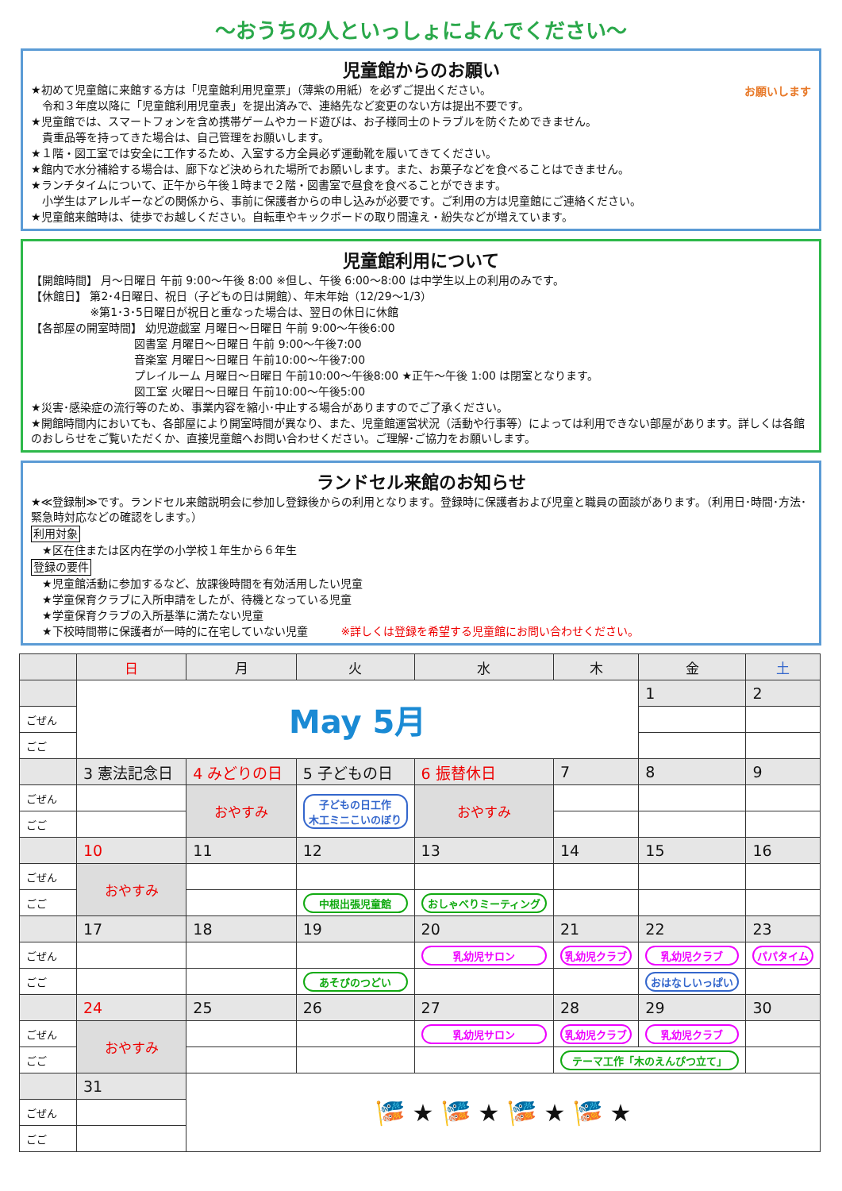～おうちの人といっしょによんでください～
児童館からのお願い
お願いします
★初めて児童館に来館する方は「児童館利用児童票」（薄紫の用紙）を必ずご提出ください。
　令和３年度以降に「児童館利用児童表」を提出済みで、連絡先など変更のない方は提出不要です。
★児童館では、スマートフォンを含め携帯ゲームやカード遊びは、お子様同士のトラブルを防ぐためできません。
　貴重品等を持ってきた場合は、自己管理をお願いします。
★１階・図工室では安全に工作するため、入室する方全員必ず運動靴を履いてきてください。
★館内で水分補給する場合は、廊下など決められた場所でお願いします。また、お菓子などを食べることはできません。
★ランチタイムについて、正午から午後１時まで２階・図書室で昼食を食べることができます。
　小学生はアレルギーなどの関係から、事前に保護者からの申し込みが必要です。ご利用の方は児童館にご連絡ください。
★児童館来館時は、徒歩でお越しください。自転車やキックボードの取り間違え・紛失などが増えています。
児童館利用について
【開館時間】 月～日曜日 午前 9:00～午後 8:00 ※但し、午後 6:00～8:00 は中学生以上の利用のみです。
【休館日】 第2･4日曜日、祝日（子どもの日は開館）、年末年始（12/29～1/3）
　　　　　 ※第1･3･5日曜日が祝日と重なった場合は、翌日の休日に休館
【各部屋の開室時間】 幼児遊戯室 月曜日～日曜日 午前 9:00～午後6:00
　　　　　　　　　 図書室 月曜日～日曜日 午前 9:00～午後7:00
　　　　　　　　　 音楽室 月曜日～日曜日 午前10:00～午後7:00
　　　　　　　　　 プレイルーム 月曜日～日曜日 午前10:00～午後8:00 ★正午～午後 1:00 は閉室となります。
　　　　　　　　　 図工室 火曜日～日曜日 午前10:00～午後5:00
★災害･感染症の流行等のため、事業内容を縮小･中止する場合がありますのでご了承ください。
★開館時間内においても、各部屋により開室時間が異なり、また、児童館運営状況（活動や行事等）によっては利用できない部屋があります。詳しくは各館のおしらせをご覧いただくか、直接児童館へお問い合わせください。ご理解･ご協力をお願いします。
ランドセル来館のお知らせ
★≪登録制≫です。ランドセル来館説明会に参加し登録後からの利用となります。登録時に保護者および児童と職員の面談があります。（利用日･時間･方法･緊急時対応などの確認をします。）
利用対象
　★区在住または区内在学の小学校１年生から６年生
登録の要件
　★児童館活動に参加するなど、放課後時間を有効活用したい児童
　★学童保育クラブに入所申請をしたが、待機となっている児童
　★学童保育クラブの入所基準に満たない児童
　★下校時間帯に保護者が一時的に在宅していない児童　　　※詳しくは登録を希望する児童館にお問い合わせください。
| | 日 | 月 | 火 | 水 | 木 | 金 | 土 |
| --- | --- | --- | --- | --- | --- | --- | --- |
| | May 5月 | | | | | 1 | 2 |
| ごぜん | | | | | | | |
| ごご | | | | | | | |
| | 3 憲法記念日 | 4 みどりの日 | 5 子どもの日 | 6 振替休日 | 7 | 8 | 9 |
| ごぜん | | おやすみ | 子どもの日工作 木工ミニこいのぼり | おやすみ | | | |
| ごご | | | | | | | |
| | 10 | 11 | 12 | 13 | 14 | 15 | 16 |
| ごぜん | おやすみ | | | | | | |
| ごご | | | 中根出張児童館 | おしゃべりミーティング | | | |
| | 17 | 18 | 19 | 20 | 21 | 22 | 23 |
| ごぜん | | | | 乳幼児サロン | 乳幼児クラブ | 乳幼児クラブ | パパタイム |
| ごご | | | あそびのつどい | | | おはなしいっぱい | |
| | 24 | 25 | 26 | 27 | 28 | 29 | 30 |
| ごぜん | おやすみ | | | 乳幼児サロン | 乳幼児クラブ | 乳幼児クラブ | |
| ごご | | | | | テーマ工作「木のえんぴつ立て」 | | |
| | 31 | 🎏 ★ 🎏 ★ 🎏 ★ 🎏 ★ | | | | | |
| ごぜん | | | | | | | |
| ごご | | | | | | | |